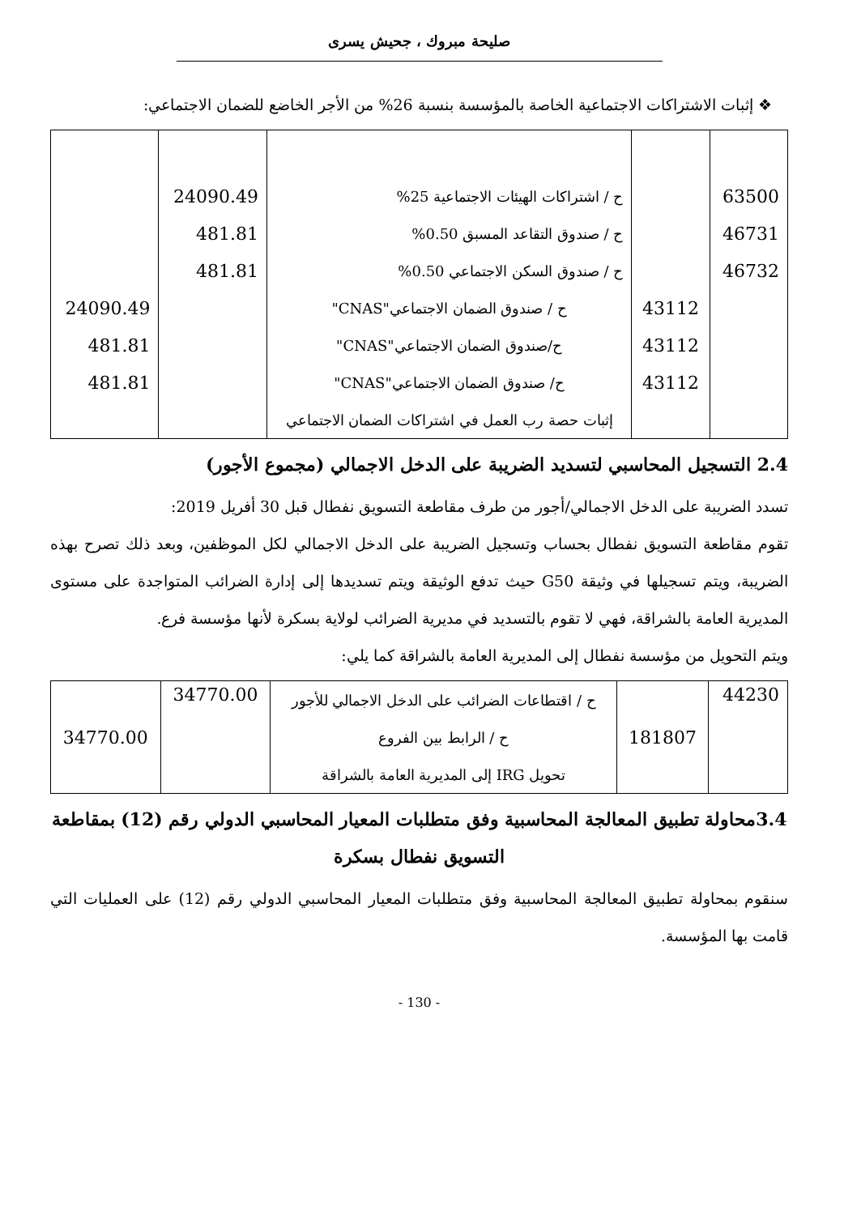صليحة مبروك ، جحيش يسرى
❖ إثبات الاشتراكات الاجتماعية الخاصة بالمؤسسة بنسبة 26% من الأجر الخاضع للضمان الاجتماعي:
| 63500 | | ح / اشتراكات الهيئات الاجتماعية 25% | 24090.49 | |
| 46731 | | ح / صندوق التقاعد المسبق 0.50% | 481.81 | |
| 46732 | | ح / صندوق السكن الاجتماعي 0.50% | 481.81 | |
| | 43112 | ح / صندوق الضمان الاجتماعي"CNAS" | | 24090.49 |
| | 43112 | ح/صندوق الضمان الاجتماعي"CNAS" | | 481.81 |
| | 43112 | ح/ صندوق الضمان الاجتماعي"CNAS" | | 481.81 |
| | | إثبات حصة رب العمل في اشتراكات الضمان الاجتماعي | | |
2.4 التسجيل المحاسبي لتسديد الضريبة على الدخل الاجمالي (مجموع الأجور)
تسدد الضريبة على الدخل الاجمالي/أجور من طرف مقاطعة التسويق نفطال قبل 30 أفريل 2019:
تقوم مقاطعة التسويق نفطال بحساب وتسجيل الضريبة على الدخل الاجمالي لكل الموظفين، وبعد ذلك تصرح بهذه الضريبة، ويتم تسجيلها في وثيقة G50 حيث تدفع الوثيقة ويتم تسديدها إلى إدارة الضرائب المتواجدة على مستوى المديرية العامة بالشراقة، فهي لا تقوم بالتسديد في مديرية الضرائب لولاية بسكرة لأنها مؤسسة فرع.
ويتم التحويل من مؤسسة نفطال إلى المديرية العامة بالشراقة كما يلي:
| 44230 | 181807 | ح / اقتطاعات الضرائب على الدخل الاجمالي للأجور | 34770.00 | |
| | | ح / الرابط بين الفروع | | 34770.00 |
| | | تحويل IRG إلى المديرية العامة بالشراقة | | |
3.4محاولة تطبيق المعالجة المحاسبية وفق متطلبات المعيار المحاسبي الدولي رقم (12) بمقاطعة التسويق نفطال بسكرة
سنقوم بمحاولة تطبيق المعالجة المحاسبية وفق متطلبات المعيار المحاسبي الدولي رقم (12) على العمليات التي قامت بها المؤسسة.
- 130 -